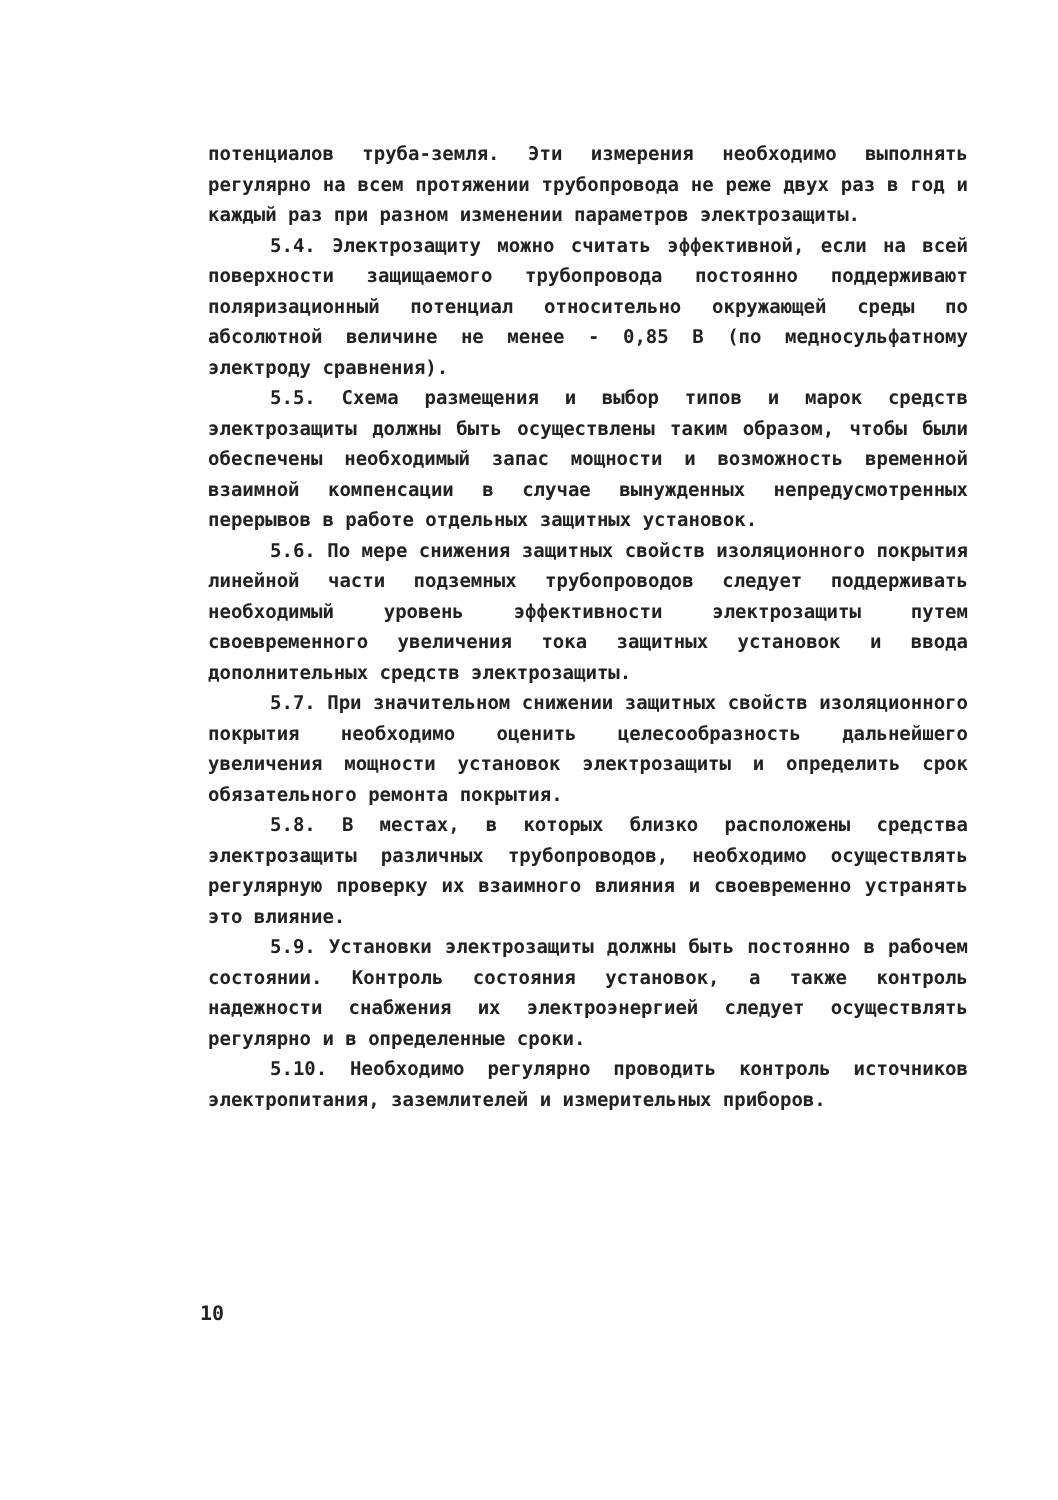потенциалов труба-земля. Эти измерения необходимо выполнять регулярно на всем протяжении трубопровода не реже двух раз в год и каждый раз при разном изменении параметров электрозащиты.
5.4. Электрозащиту можно считать эффективной, если на всей поверхности защищаемого трубопровода постоянно поддерживают поляризационный потенциал относительно окружающей среды по абсолютной величине не менее - 0,85 В (по медносульфатному электроду сравнения).
5.5. Схема размещения и выбор типов и марок средств электрозащиты должны быть осуществлены таким образом, чтобы были обеспечены необходимый запас мощности и возможность временной взаимной компенсации в случае вынужденных непредусмотренных перерывов в работе отдельных защитных установок.
5.6. По мере снижения защитных свойств изоляционного покрытия линейной части подземных трубопроводов следует поддерживать необходимый уровень эффективности электрозащиты путем своевременного увеличения тока защитных установок и ввода дополнительных средств электрозащиты.
5.7. При значительном снижении защитных свойств изоляционного покрытия необходимо оценить целесообразность дальнейшего увеличения мощности установок электрозащиты и определить срок обязательного ремонта покрытия.
5.8. В местах, в которых близко расположены средства электрозащиты различных трубопроводов, необходимо осуществлять регулярную проверку их взаимного влияния и своевременно устранять это влияние.
5.9. Установки электрозащиты должны быть постоянно в рабочем состоянии. Контроль состояния установок, а также контроль надежности снабжения их электроэнергией следует осуществлять регулярно и в определенные сроки.
5.10. Необходимо регулярно проводить контроль источников электропитания, заземлителей и измерительных приборов.
10